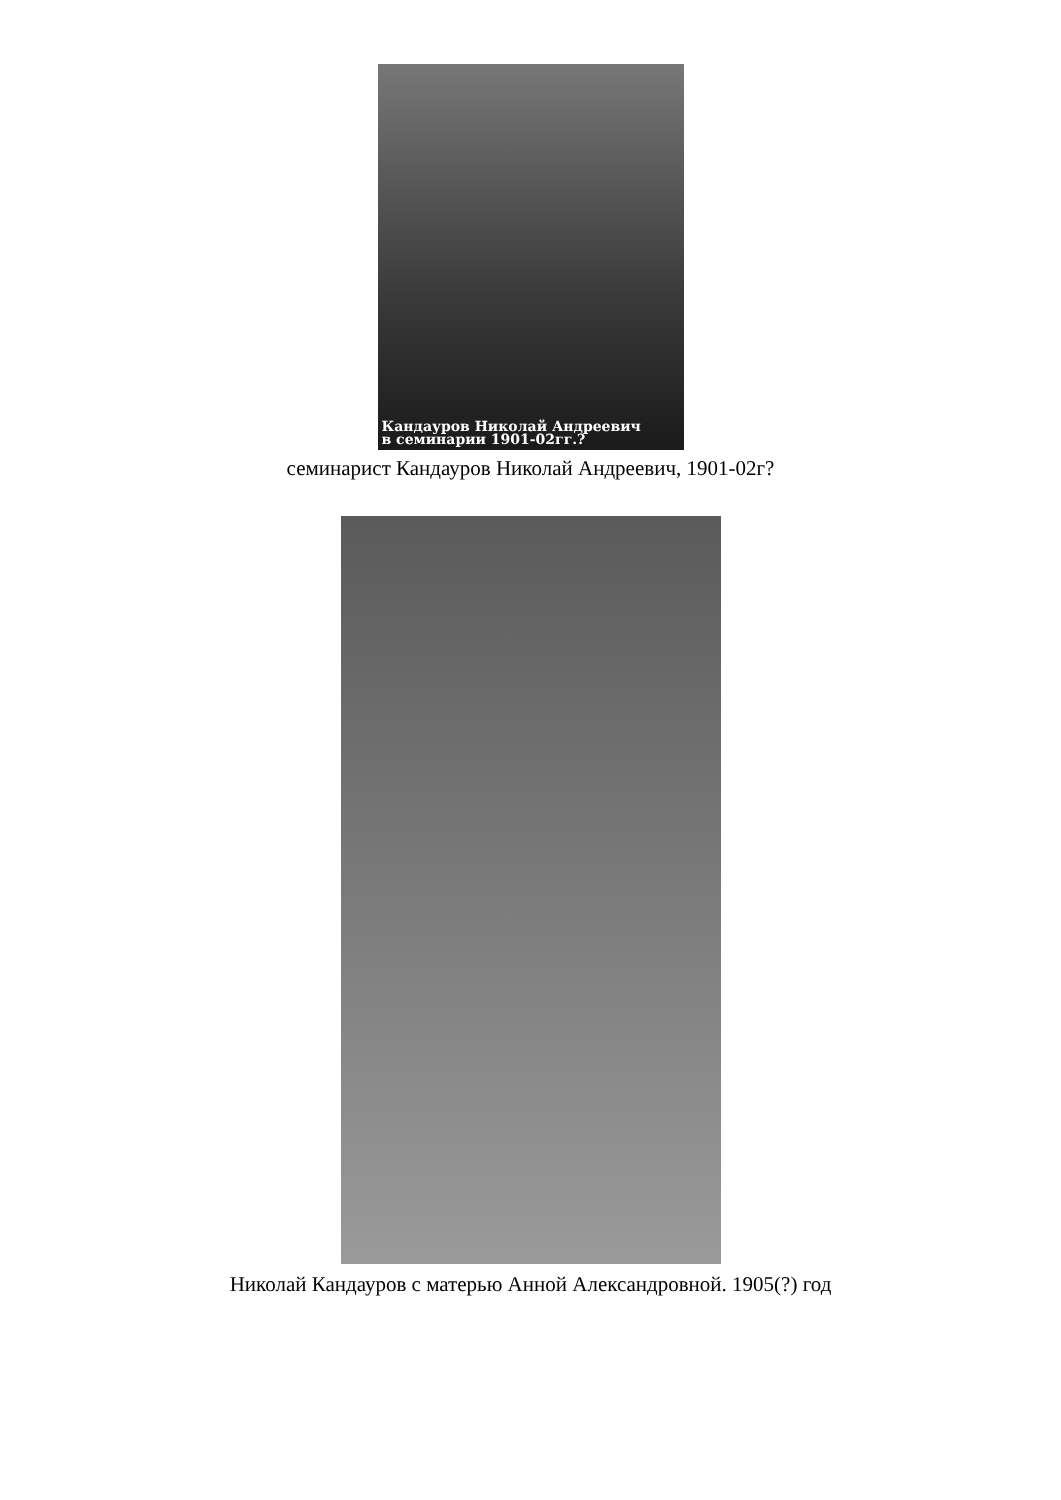Кандауров Николай Андреевич
в семинарии 1901-02гг.?
семинарист Кандауров Николай Андреевич, 1901-02г?
Николай Кандауров с матерью Анной Александровной. 1905(?) год